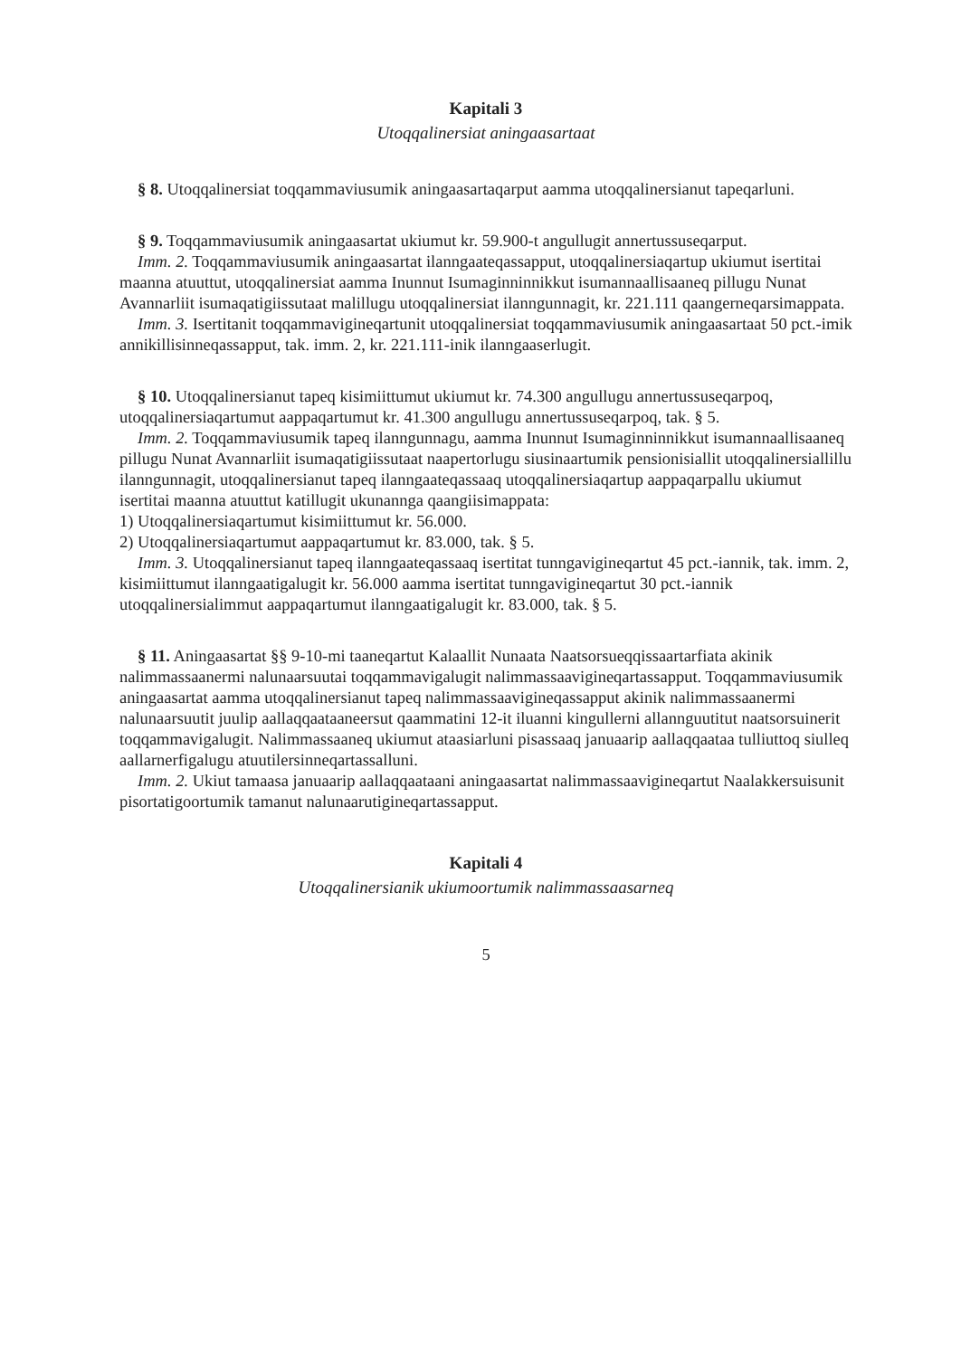Kapitali 3
Utoqqalinersiat aningaasartaat
§ 8. Utoqqalinersiat toqqammaviusumik aningaasartaqarput aamma utoqqalinersianut tapeqarluni.
§ 9. Toqqammaviusumik aningaasartat ukiumut kr. 59.900-t angullugit annertussuseqarput.
Imm. 2. Toqqammaviusumik aningaasartat ilanngaateqassapput, utoqqalinersiaqartup ukiumut isertitai maanna atuuttut, utoqqalinersiat aamma Inunnut Isumaginninnikkut isumannaallisaaneq pillugu Nunat Avannarliit isumaqatigiissutaat malillugu utoqqalinersiat ilanngunnagit, kr. 221.111 qaangerneqarsimappata.
Imm. 3. Isertitanit toqqammavigineqartunit utoqqalinersiat toqqammaviusumik aningaasartaat 50 pct.-imik annikillisinneqassapput, tak. imm. 2, kr. 221.111-inik ilanngaaserlugit.
§ 10. Utoqqalinersianut tapeq kisimiittumut ukiumut kr. 74.300 angullugu annertussuseqarpoq, utoqqalinersiaqartumut aappaqartumut kr. 41.300 angullugu annertussuseqarpoq, tak. § 5.
Imm. 2. Toqqammaviusumik tapeq ilanngunnagu, aamma Inunnut Isumaginninnikkut isumannaallisaaneq pillugu Nunat Avannarliit isumaqatigiissutaat naapertorlugu siusinaartumik pensionisiallit utoqqalinersiallillu ilanngunnagit, utoqqalinersianut tapeq ilanngaateqassaaq utoqqalinersiaqartup aappaqarpallu ukiumut isertitai maanna atuuttut katillugit ukunannga qaangiisimappata:
1) Utoqqalinersiaqartumut kisimiittumut kr. 56.000.
2) Utoqqalinersiaqartumut aappaqartumut kr. 83.000, tak. § 5.
Imm. 3. Utoqqalinersianut tapeq ilanngaateqassaaq isertitat tunngavigineqartut 45 pct.-iannik, tak. imm. 2, kisimiittumut ilanngaatigalugit kr. 56.000 aamma isertitat tunngavigineqartut 30 pct.-iannik utoqqalinersialimmut aappaqartumut ilanngaatigalugit kr. 83.000, tak. § 5.
§ 11. Aningaasartat §§ 9-10-mi taaneqartut Kalaallit Nunaata Naatsorsueqqissaartarfiata akinik nalimmassaanermi nalunaarsuutai toqqammavigalugit nalimmassaavigineqartassapput. Toqqammaviusumik aningaasartat aamma utoqqalinersianut tapeq nalimmassaavigineqassapput akinik nalimmassaanermi nalunaarsuutit juulip aallaqqaataaneersut qaammatini 12-it iluanni kingullerni allannguutitut naatsorsuinerit toqqammavigalugit. Nalimmassaaneq ukiumut ataasiarluni pisassaaq januaarip aallaqqaataa tulliuttoq siulleq aallarnerfigalugu atuutilersinneqartassalluni.
Imm. 2. Ukiut tamaasa januaarip aallaqqaataani aningaasartat nalimmassaavigineqartut Naalakkersuisunit pisortatigoortumik tamanut nalunaarutigineqartassapput.
Kapitali 4
Utoqqalinersianik ukiumoortumik nalimmassaasarneq
5